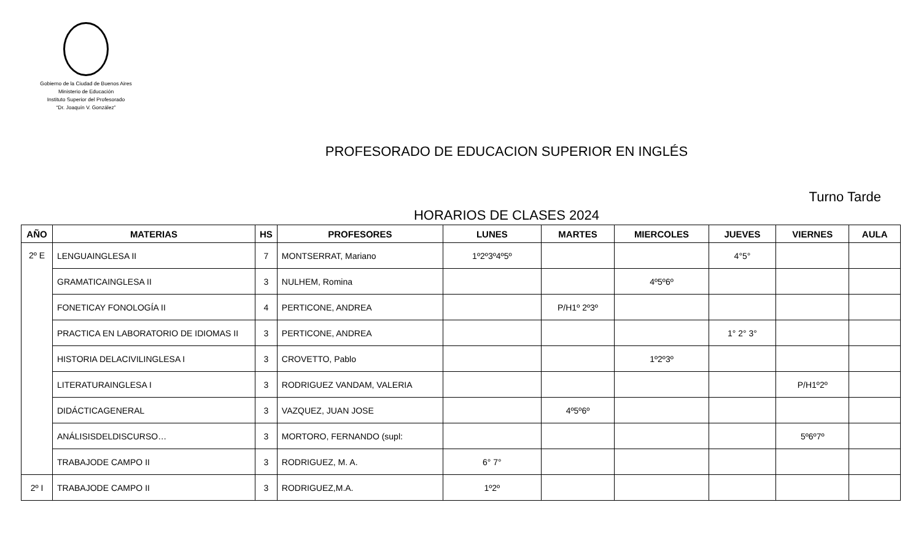Gobierno de la Ciudad de Buenos Aires
Ministerio de Educación
Instituto Superior del Profesorado
“Dr. Joaquín V. González”
PROFESORADO DE EDUCACION SUPERIOR EN INGLÉS
Turno Tarde
HORARIOS DE CLASES 2024
| AÑO | MATERIAS | HS | PROFESORES | LUNES | MARTES | MIERCOLES | JUEVES | VIERNES | AULA |
| --- | --- | --- | --- | --- | --- | --- | --- | --- | --- |
| 2º E | LENGUAINGLESA II | 7 | MONTSERRAT, Mariano | 1º2º3º4º5º | | | 4°5° | | |
| | GRAMATICAINGLESA II | 3 | NULHEM, Romina | | | 4º5º6º | | | |
| | FONETICAY FONOLOGÍA II | 4 | PERTICONE, ANDREA | | P/H1º 2º3º | | | | |
| | PRACTICA EN LABORATORIO DE IDIOMAS II | 3 | PERTICONE, ANDREA | | | | 1° 2° 3° | | |
| | HISTORIA DELACIVILINGLESA I | 3 | CROVETTO, Pablo | | | 1º2º3º | | | |
| | LITERATURAINGLESA I | 3 | RODRIGUEZ VANDAM, VALERIA | | | | | P/H1º2º | |
| | DIDÁCTICAGENERAL | 3 | VAZQUEZ, JUAN JOSE | | 4º5º6º | | | | |
| | ANÁLISISDELDISCURSO… | 3 | MORTORO, FERNANDO (supl: | | | | | 5º6º7º | |
| | TRABAJODE CAMPO II | 3 | RODRIGUEZ, M. A. | 6° 7° | | | | | |
| 2º I | TRABAJODE CAMPO II | 3 | RODRIGUEZ,M.A. | 1º2º | | | | | |